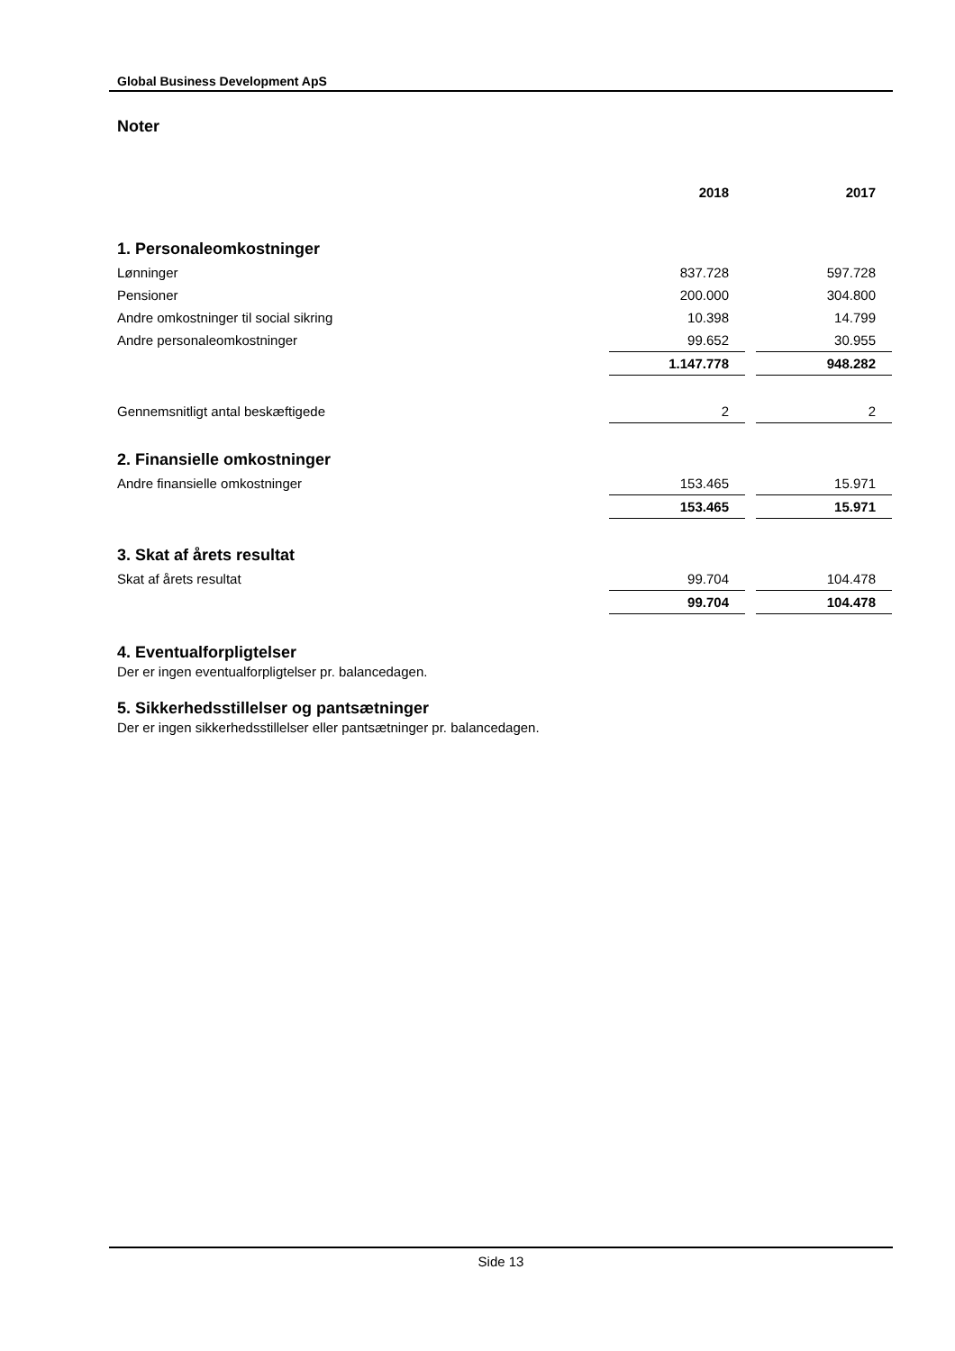Global Business Development ApS
Noter
| | 2018 | | 2017 |
| --- | --- | --- | --- |
| 1. Personaleomkostninger | | | |
| Lønninger | 837.728 | | 597.728 |
| Pensioner | 200.000 | | 304.800 |
| Andre omkostninger til social sikring | 10.398 | | 14.799 |
| Andre personaleomkostninger | 99.652 | | 30.955 |
| | 1.147.778 | | 948.282 |
| Gennemsnitligt antal beskæftigede | 2 | | 2 |
| 2. Finansielle omkostninger | | | |
| Andre finansielle omkostninger | 153.465 | | 15.971 |
| | 153.465 | | 15.971 |
| 3. Skat af årets resultat | | | |
| Skat af årets resultat | 99.704 | | 104.478 |
| | 99.704 | | 104.478 |
4. Eventualforpligtelser
Der er ingen eventualforpligtelser pr. balancedagen.
5. Sikkerhedsstillelser og pantsætninger
Der er ingen sikkerhedsstillelser eller pantsætninger pr. balancedagen.
Side 13